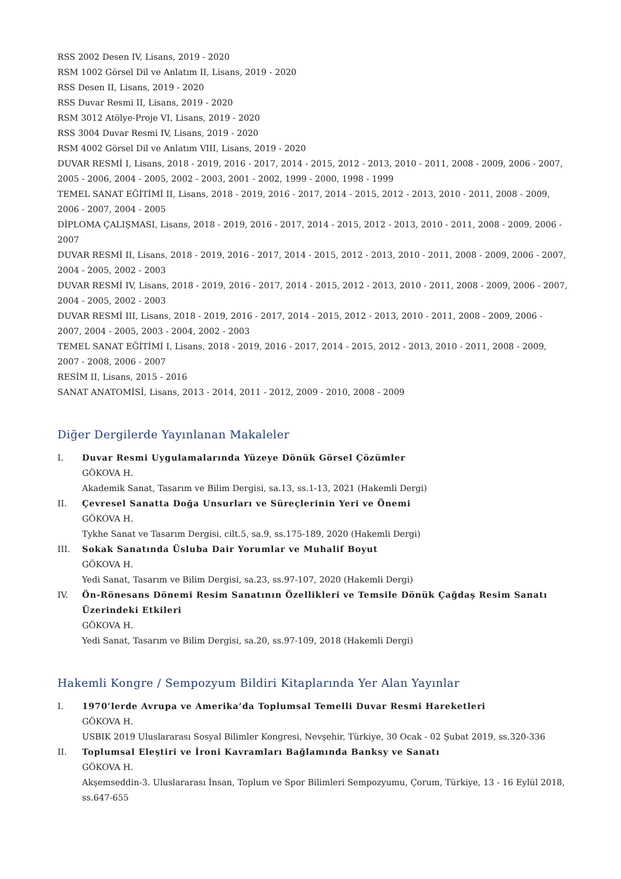RSS 2002 Desen IV, Lisans, 2019 - 2020
RSM 1002 Görsel Dil ve Anlatım II, Lisans, 2019 - 2020
RSS Desen II, Lisans, 2019 - 2020
RSS Duvar Resmi II, Lisans, 2019 - 2020
RSM 3012 Atölye-Proje VI, Lisans, 2019 - 2020
RSS 3004 Duvar Resmi IV, Lisans, 2019 - 2020
RSM 4002 Görsel Dil ve Anlatım VIII, Lisans, 2019 - 2020
DUVAR RESMİ I, Lisans, 2018 - 2019, 2016 - 2017, 2014 - 2015, 2012 - 2013, 2010 - 2011, 2008 - 2009, 2006 - 2007, 2005 - 2006, 2004 - 2005, 2002 - 2003, 2001 - 2002, 1999 - 2000, 1998 - 1999
TEMEL SANAT EĞİTİMİ II, Lisans, 2018 - 2019, 2016 - 2017, 2014 - 2015, 2012 - 2013, 2010 - 2011, 2008 - 2009, 2006 - 2007, 2004 - 2005
DİPLOMA ÇALIŞMASI, Lisans, 2018 - 2019, 2016 - 2017, 2014 - 2015, 2012 - 2013, 2010 - 2011, 2008 - 2009, 2006 - 2007
DUVAR RESMİ II, Lisans, 2018 - 2019, 2016 - 2017, 2014 - 2015, 2012 - 2013, 2010 - 2011, 2008 - 2009, 2006 - 2007, 2004 - 2005, 2002 - 2003
DUVAR RESMİ IV, Lisans, 2018 - 2019, 2016 - 2017, 2014 - 2015, 2012 - 2013, 2010 - 2011, 2008 - 2009, 2006 - 2007, 2004 - 2005, 2002 - 2003
DUVAR RESMİ III, Lisans, 2018 - 2019, 2016 - 2017, 2014 - 2015, 2012 - 2013, 2010 - 2011, 2008 - 2009, 2006 - 2007, 2004 - 2005, 2003 - 2004, 2002 - 2003
TEMEL SANAT EĞİTİMİ I, Lisans, 2018 - 2019, 2016 - 2017, 2014 - 2015, 2012 - 2013, 2010 - 2011, 2008 - 2009, 2007 - 2008, 2006 - 2007
RESİM II, Lisans, 2015 - 2016
SANAT ANATOMİSİ, Lisans, 2013 - 2014, 2011 - 2012, 2009 - 2010, 2008 - 2009
Diğer Dergilerde Yayınlanan Makaleler
I. Duvar Resmi Uygulamalarında Yüzeye Dönük Görsel Çözümler
GÖKOVA H.
Akademik Sanat, Tasarım ve Bilim Dergisi, sa.13, ss.1-13, 2021 (Hakemli Dergi)
II. Çevresel Sanatta Doğa Unsurları ve Süreçlerinin Yeri ve Önemi
GÖKOVA H.
Tykhe Sanat ve Tasarım Dergisi, cilt.5, sa.9, ss.175-189, 2020 (Hakemli Dergi)
III. Sokak Sanatında Üsluba Dair Yorumlar ve Muhalif Boyut
GÖKOVA H.
Yedi Sanat, Tasarım ve Bilim Dergisi, sa.23, ss.97-107, 2020 (Hakemli Dergi)
IV. Ön-Rönesans Dönemi Resim Sanatının Özellikleri ve Temsile Dönük Çağdaş Resim Sanatı Üzerindeki Etkileri
GÖKOVA H.
Yedi Sanat, Tasarım ve Bilim Dergisi, sa.20, ss.97-109, 2018 (Hakemli Dergi)
Hakemli Kongre / Sempozyum Bildiri Kitaplarında Yer Alan Yayınlar
I. 1970’lerde Avrupa ve Amerika’da Toplumsal Temelli Duvar Resmi Hareketleri
GÖKOVA H.
USBIK 2019 Uluslararası Sosyal Bilimler Kongresi, Nevşehir, Türkiye, 30 Ocak - 02 Şubat 2019, ss.320-336
II. Toplumsal Eleştiri ve İroni Kavramları Bağlamında Banksy ve Sanatı
GÖKOVA H.
Akşemseddin-3. Uluslararası İnsan, Toplum ve Spor Bilimleri Sempozyumu, Çorum, Türkiye, 13 - 16 Eylül 2018, ss.647-655